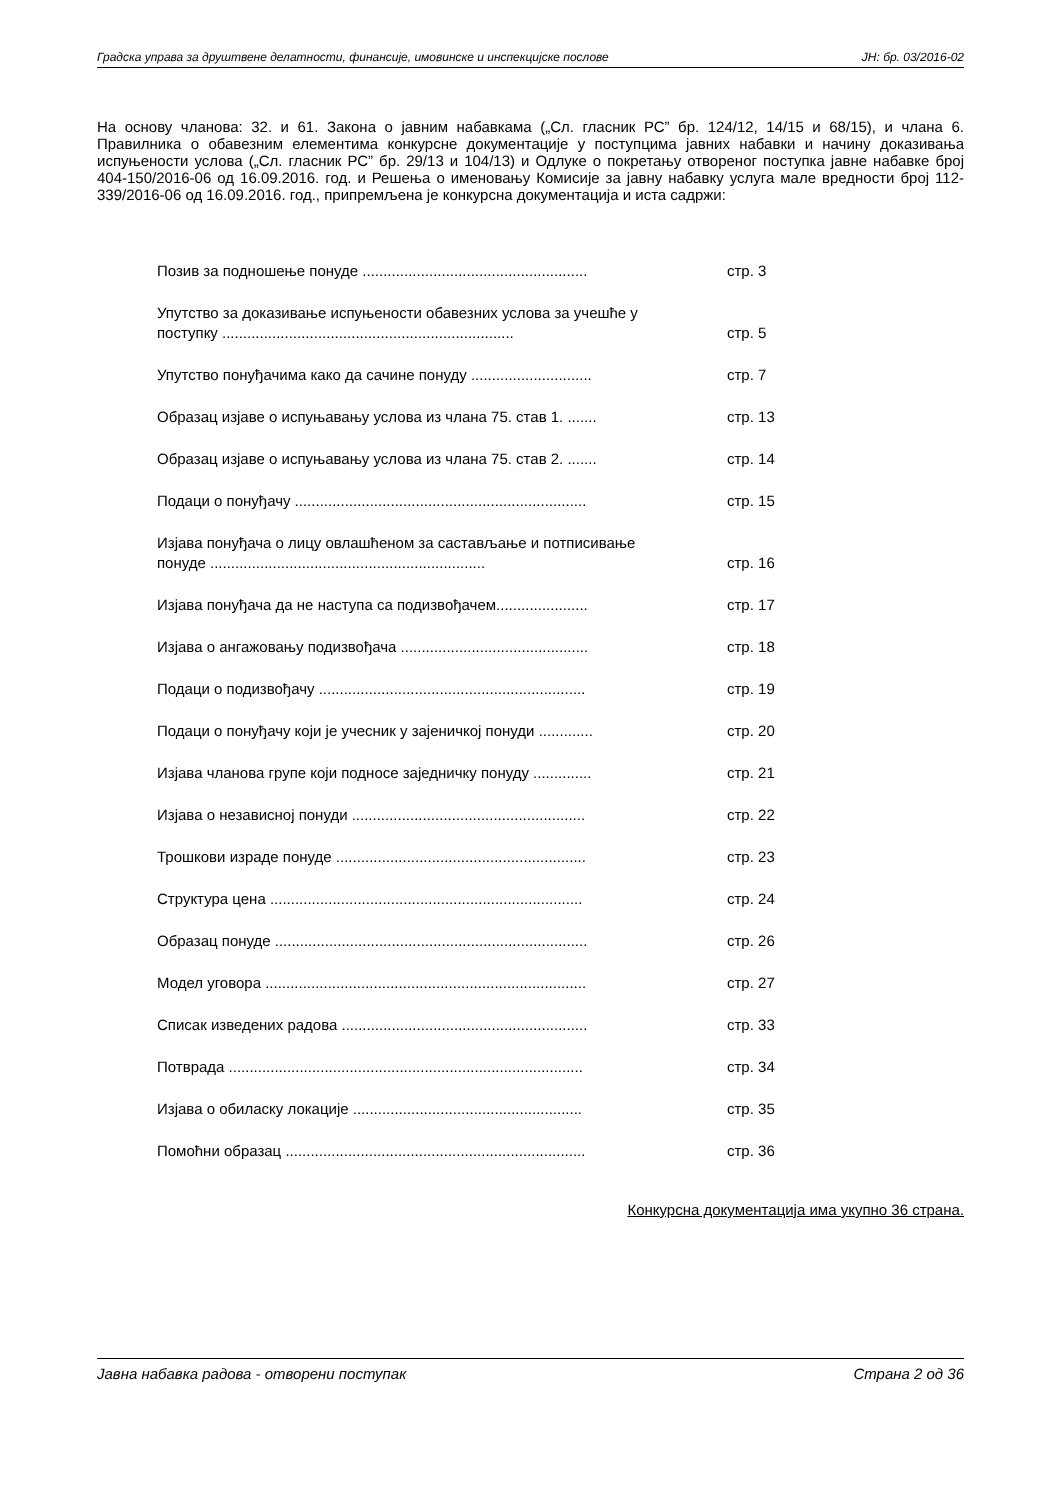Градска управа за друштвене делатности, финансије, имовинске и инспекцијске послове ЈН: бр. 03/2016-02
На основу чланова: 32. и 61. Закона о јавним набавкама („Сл. гласник РС” бр. 124/12, 14/15 и 68/15), и члана 6. Правилника о обавезним елементима конкурсне документације у поступцима јавних набавки и начину доказивања испуњености услова („Сл. гласник РС” бр. 29/13 и 104/13) и Одлуке о покретању отвореног поступка јавне набавке број 404-150/2016-06 од 16.09.2016. год. и Решења о именовању Комисије за јавну набавку услуга мале вредности број 112-339/2016-06 од 16.09.2016. год., припремљена је конкурсна документација и иста садржи:
Позив за подношење понуде ...................................................... стр. 3
Упутство за доказивање испуњености обавезних услова за учешће у поступку ...................................................................... стр. 5
Упутство понуђачима како да сачине понуду ............................. стр. 7
Образац изјаве о испуњавању услова из члана 75. став 1. ....... стр. 13
Образац изјаве о испуњавању услова из члана 75. став 2. ....... стр. 14
Подаци о понуђачу ...................................................................... стр. 15
Изјава понуђача о лицу овлашћеном за састављање и потписивање понуде .................................................................. стр. 16
Изјава понуђача да не наступа са подизвођачем...................... стр. 17
Изјава о ангажовању подизвођача ............................................. стр. 18
Подаци о подизвођачу ................................................................ стр. 19
Подаци о понуђачу који је учесник у зајеничкој понуди ............. стр. 20
Изјава чланова групе који подносе заједничку понуду .............. стр. 21
Изјава о независној понуди ........................................................ стр. 22
Трошкови израде понуде ............................................................ стр. 23
Структура цена ........................................................................... стр. 24
Образац понуде ........................................................................... стр. 26
Модел уговора ............................................................................. стр. 27
Списак изведених радова ........................................................... стр. 33
Потврада ..................................................................................... стр. 34
Изјава о обиласку локације ....................................................... стр. 35
Помоћни образац ........................................................................ стр. 36
Конкурсна документација има укупно 36 страна.
Јавна набавка радова - отворени поступак Страна 2 од 36